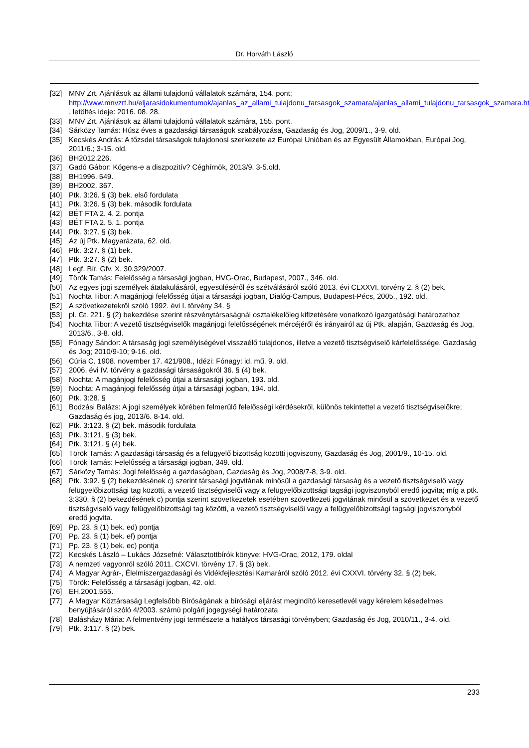Dr. Horváth László
[32] MNV Zrt. Ajánlások az állami tulajdonú vállalatok számára, 154. pont; http://www.mnvzrt.hu/eljarasidokumentumok/ajanlas_az_allami_tulajdonu_tarsasgok_szamara/ajanlas_allami_tulajdonu_tarsasgok_szamara.html , letöltés ideje: 2016. 08. 28.
[33] MNV Zrt. Ajánlások az állami tulajdonú vállalatok számára, 155. pont.
[34] Sárközy Tamás: Húsz éves a gazdasági társaságok szabályozása, Gazdaság és Jog, 2009/1., 3-9. old.
[35] Kecskés András: A tőzsdei társaságok tulajdonosi szerkezete az Európai Unióban és az Egyesült Államokban, Európai Jog, 2011/6.; 3-15. old.
[36] BH2012.226.
[37] Gadó Gábor: Kógens-e a diszpozitív? Céghírnök, 2013/9. 3-5.old.
[38] BH1996. 549.
[39] BH2002. 367.
[40] Ptk. 3:26. § (3) bek. első fordulata
[41] Ptk. 3:26. § (3) bek. második fordulata
[42] BÉT FTA 2. 4. 2. pontja
[43] BÉT FTA 2. 5. 1. pontja
[44] Ptk. 3:27. § (3) bek.
[45] Az új Ptk. Magyarázata, 62. old.
[46] Ptk. 3:27. § (1) bek.
[47] Ptk. 3:27. § (2) bek.
[48] Legf. Bír. Gfv. X. 30.329/2007.
[49] Török Tamás: Felelősség a társasági jogban, HVG-Orac, Budapest, 2007., 346. old.
[50] Az egyes jogi személyek átalakulásáról, egyesüléséről és szétválásáról szóló 2013. évi CLXXVI. törvény 2. § (2) bek.
[51] Nochta Tibor: A magánjogi felelősség útjai a társasági jogban, Dialóg-Campus, Budapest-Pécs, 2005., 192. old.
[52] A szövetkezetekről szóló 1992. évi I. törvény 34. §
[53] pl. Gt. 221. § (2) bekezdése szerint részvénytársaságnál osztalékelőleg kifizetésére vonatkozó igazgatósági határozathoz
[54] Nochta Tibor: A vezető tisztségviselők magánjogi felelősségének mércéjéről és irányairól az új Ptk. alapján, Gazdaság és Jog, 2013/6., 3-8. old.
[55] Fónagy Sándor: A társaság jogi személyiségével visszaélő tulajdonos, illetve a vezető tisztségviselő kárfelelőssége, Gazdaság és Jog; 2010/9-10; 9-16. old.
[56] Cúria C. 1908. november 17. 421/908., Idézi: Fónagy: id. mű. 9. old.
[57] 2006. évi IV. törvény a gazdasági társaságokról 36. § (4) bek.
[58] Nochta: A magánjogi felelősség útjai a társasági jogban, 193. old.
[59] Nochta: A magánjogi felelősség útjai a társasági jogban, 194. old.
[60] Ptk. 3:28. §
[61] Bodzási Balázs: A jogi személyek körében felmerülő felelősségi kérdésekről, különös tekintettel a vezető tisztségviselőkre; Gazdaság és jog, 2013/6. 8-14. old.
[62] Ptk. 3:123. § (2) bek. második fordulata
[63] Ptk. 3:121. § (3) bek.
[64] Ptk. 3:121. § (4) bek.
[65] Török Tamás: A gazdasági társaság és a felügyelő bizottság közötti jogviszony, Gazdaság és Jog, 2001/9., 10-15. old.
[66] Török Tamás: Felelősség a társasági jogban, 349. old.
[67] Sárközy Tamás: Jogi felelősség a gazdaságban, Gazdaság és Jog, 2008/7-8, 3-9. old.
[68] Ptk. 3:92. § (2) bekezdésének c) szerint társasági jogvitának minősül a gazdasági társaság és a vezető tisztségviselő vagy felügyelőbizottsági tag közötti, a vezető tisztségviselői vagy a felügyelőbizottsági tagsági jogviszonyból eredő jogvita; míg a ptk. 3:330. § (2) bekezdésének c) pontja szerint szövetkezetek esetében szövetkezeti jogvitának minősül a szövetkezet és a vezető tisztségviselő vagy felügyelőbizottsági tag közötti, a vezető tisztségviselői vagy a felügyelőbizottsági tagsági jogviszonyból eredő jogvita.
[69] Pp. 23. § (1) bek. ed) pontja
[70] Pp. 23. § (1) bek. ef) pontja
[71] Pp. 23. § (1) bek. ec) pontja
[72] Kecskés László – Lukács Józsefné: Választottbírók könyve; HVG-Orac, 2012, 179. oldal
[73] A nemzeti vagyonról szóló 2011. CXCVI. törvény 17. § (3) bek.
[74] A Magyar Agrár-, Élelmiszergazdasági és Vidékfejlesztési Kamaráról szóló 2012. évi CXXVI. törvény 32. § (2) bek.
[75] Török: Felelősség a társasági jogban, 42. old.
[76] EH.2001.555.
[77] A Magyar Köztársaság Legfelsőbb Bíróságának a bírósági eljárást megindító keresetlevél vagy kérelem késedelmes benyújtásáról szóló 4/2003. számú polgári jogegységi határozata
[78] Balásházy Mária: A felmentvény jogi természete a hatályos társasági törvényben; Gazdaság és Jog, 2010/11., 3-4. old.
[79] Ptk. 3:117. § (2) bek.
233